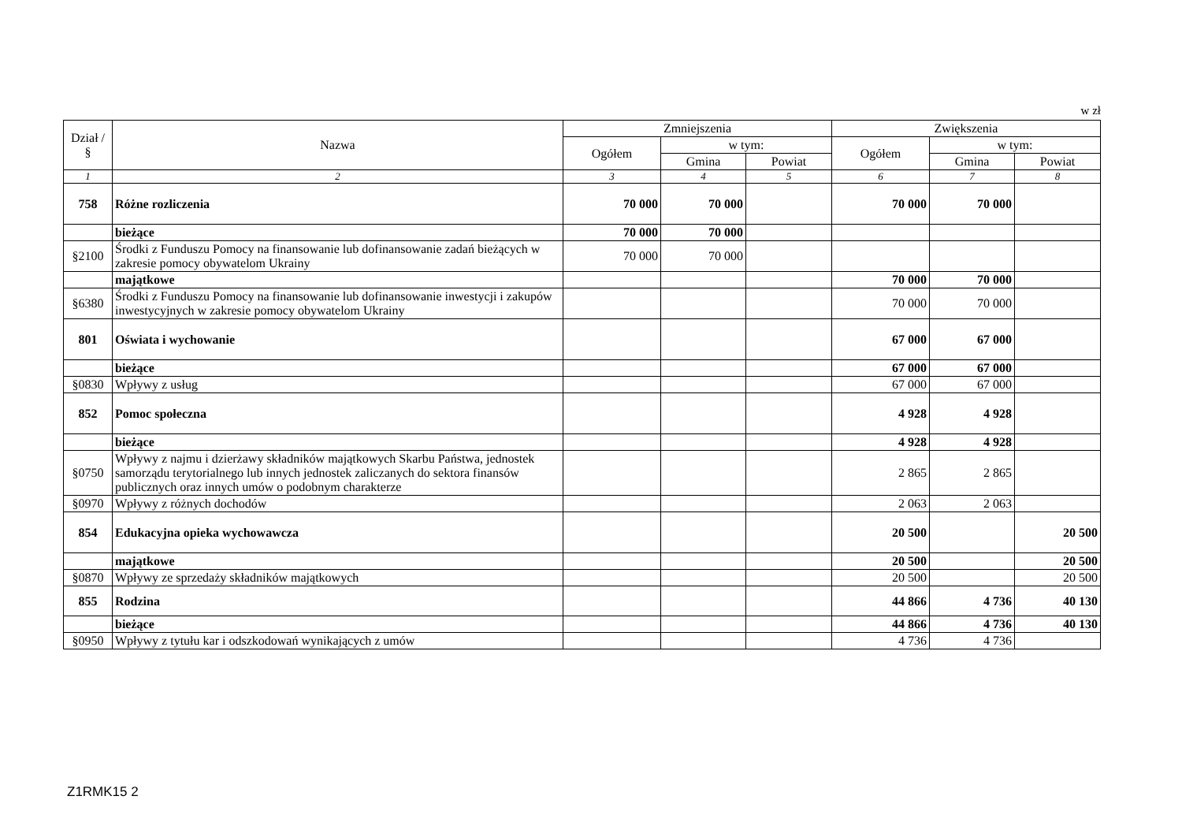w zł
| Dział / § | Nazwa | Zmniejszenia | | | Zwiększenia | | |
| --- | --- | --- | --- | --- | --- | --- | --- |
| | | Ogółem | w tym: | | Ogółem | w tym: | |
| | | | Gmina | Powiat | | Gmina | Powiat |
| 1 | 2 | 3 | 4 | 5 | 6 | 7 | 8 |
| 758 | Różne rozliczenia | 70 000 | 70 000 | | 70 000 | 70 000 | |
| | bieżące | 70 000 | 70 000 | | | | |
| §2100 | Środki z Funduszu Pomocy na finansowanie lub dofinansowanie zadań bieżących w zakresie pomocy obywatelom Ukrainy | 70 000 | 70 000 | | | | |
| | majątkowe | | | | 70 000 | 70 000 | |
| §6380 | Środki z Funduszu Pomocy na finansowanie lub dofinansowanie inwestycji i zakupów inwestycyjnych w zakresie pomocy obywatelom Ukrainy | | | | 70 000 | 70 000 | |
| 801 | Oświata i wychowanie | | | | 67 000 | 67 000 | |
| | bieżące | | | | 67 000 | 67 000 | |
| §0830 | Wpływy z usług | | | | 67 000 | 67 000 | |
| 852 | Pomoc społeczna | | | | 4 928 | 4 928 | |
| | bieżące | | | | 4 928 | 4 928 | |
| §0750 | Wpływy z najmu i dzierżawy składników majątkowych Skarbu Państwa, jednostek samorządu terytorialnego lub innych jednostek zaliczanych do sektora finansów publicznych oraz innych umów o podobnym charakterze | | | | 2 865 | 2 865 | |
| §0970 | Wpływy z różnych dochodów | | | | 2 063 | 2 063 | |
| 854 | Edukacyjna opieka wychowawcza | | | | 20 500 | | 20 500 |
| | majątkowe | | | | 20 500 | | 20 500 |
| §0870 | Wpływy ze sprzedaży składników majątkowych | | | | 20 500 | | 20 500 |
| 855 | Rodzina | | | | 44 866 | 4 736 | 40 130 |
| | bieżące | | | | 44 866 | 4 736 | 40 130 |
| §0950 | Wpływy z tytułu kar i odszkodowań wynikających z umów | | | | 4 736 | 4 736 | |
Z1RMK15 2